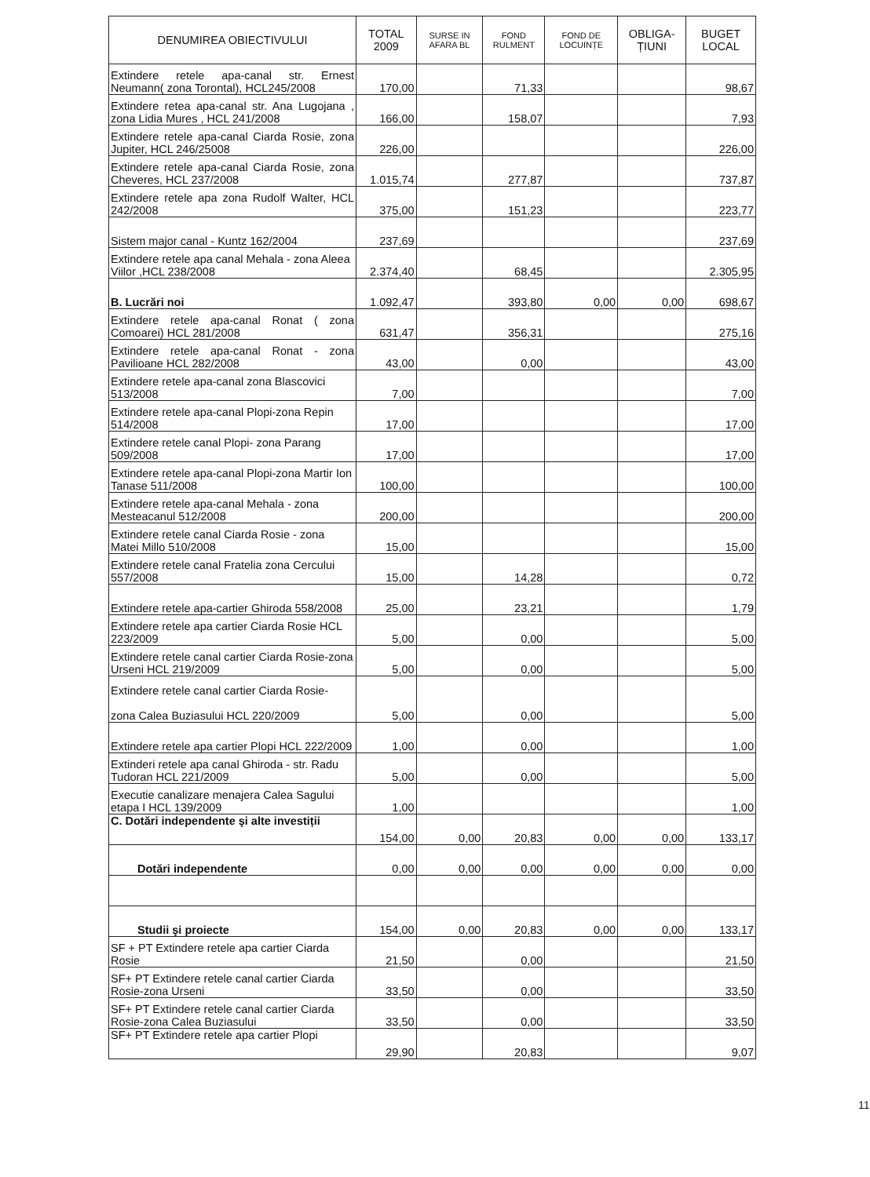| DENUMIREA OBIECTIVULUI | TOTAL 2009 | SURSE IN AFARA BL | FOND RULMENT | FOND DE LOCUINȚE | OBLIGA-ȚIUNI | BUGET LOCAL |
| --- | --- | --- | --- | --- | --- | --- |
| Extindere retele apa-canal str. Ernest Neumann( zona Torontal), HCL245/2008 | 170,00 | | 71,33 | | | 98,67 |
| Extindere retea apa-canal str. Ana Lugojana , zona Lidia Mures , HCL 241/2008 | 166,00 | | 158,07 | | | 7,93 |
| Extindere retele apa-canal Ciarda Rosie, zona Jupiter, HCL 246/25008 | 226,00 | | | | | 226,00 |
| Extindere retele apa-canal Ciarda Rosie, zona Cheveres, HCL 237/2008 | 1.015,74 | | 277,87 | | | 737,87 |
| Extindere retele apa zona Rudolf Walter, HCL 242/2008 | 375,00 | | 151,23 | | | 223,77 |
| Sistem major canal - Kuntz 162/2004 | 237,69 | | | | | 237,69 |
| Extindere retele apa canal Mehala - zona Aleea Viilor ,HCL 238/2008 | 2.374,40 | | 68,45 | | | 2.305,95 |
| B. Lucrări noi | 1.092,47 | | 393,80 | 0,00 | 0,00 | 698,67 |
| Extindere retele apa-canal Ronat ( zona Comoarei) HCL 281/2008 | 631,47 | | 356,31 | | | 275,16 |
| Extindere retele apa-canal Ronat - zona Pavilioane HCL 282/2008 | 43,00 | | 0,00 | | | 43,00 |
| Extindere retele apa-canal zona Blascovici 513/2008 | 7,00 | | | | | 7,00 |
| Extindere retele apa-canal Plopi-zona Repin 514/2008 | 17,00 | | | | | 17,00 |
| Extindere retele canal Plopi- zona Parang 509/2008 | 17,00 | | | | | 17,00 |
| Extindere retele apa-canal Plopi-zona Martir Ion Tanase 511/2008 | 100,00 | | | | | 100,00 |
| Extindere retele apa-canal Mehala - zona Mesteacanul 512/2008 | 200,00 | | | | | 200,00 |
| Extindere retele canal Ciarda Rosie - zona Matei Millo 510/2008 | 15,00 | | | | | 15,00 |
| Extindere retele canal Fratelia zona Cercului 557/2008 | 15,00 | | 14,28 | | | 0,72 |
| Extindere retele apa-cartier Ghiroda 558/2008 | 25,00 | | 23,21 | | | 1,79 |
| Extindere retele apa cartier Ciarda Rosie HCL 223/2009 | 5,00 | | 0,00 | | | 5,00 |
| Extindere retele canal cartier Ciarda Rosie-zona Urseni HCL 219/2009 | 5,00 | | 0,00 | | | 5,00 |
| Extindere retele canal cartier Ciarda Rosie- zona Calea Buziasului HCL 220/2009 | 5,00 | | 0,00 | | | 5,00 |
| Extindere retele apa cartier Plopi HCL 222/2009 | 1,00 | | 0,00 | | | 1,00 |
| Extinderi retele apa canal Ghiroda - str. Radu Tudoran HCL 221/2009 | 5,00 | | 0,00 | | | 5,00 |
| Executie canalizare menajera Calea Sagului etapa I HCL 139/2009 | 1,00 | | | | | 1,00 |
| C. Dotări independente şi alte investiții | 154,00 | 0,00 | 20,83 | 0,00 | 0,00 | 133,17 |
| Dotări independente | 0,00 | 0,00 | 0,00 | 0,00 | 0,00 | 0,00 |
| Studii şi proiecte | 154,00 | 0,00 | 20,83 | 0,00 | 0,00 | 133,17 |
| SF + PT Extindere retele apa cartier Ciarda Rosie | 21,50 | | 0,00 | | | 21,50 |
| SF+ PT Extindere retele canal cartier Ciarda Rosie-zona Urseni | 33,50 | | 0,00 | | | 33,50 |
| SF+ PT Extindere retele canal cartier Ciarda Rosie-zona Calea Buziasului | 33,50 | | 0,00 | | | 33,50 |
| SF+ PT Extindere retele apa cartier Plopi | 29,90 | | 20,83 | | | 9,07 |
11